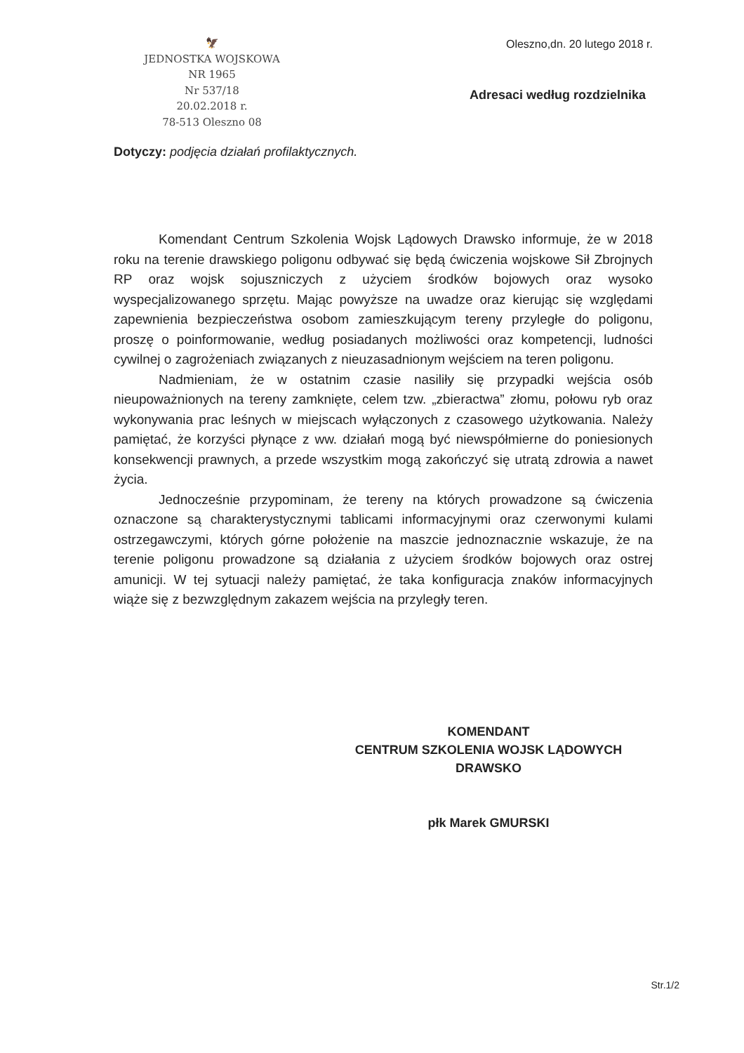🦅
JEDNOSTKA WOJSKOWA
NR 1965
Nr 537/18
20.02.2018 r.
78-513 Oleszno 08
Oleszno,dn. 20 lutego 2018 r.
Adresaci według rozdzielnika
Dotyczy: podjęcia działań profilaktycznych.
Komendant Centrum Szkolenia Wojsk Lądowych Drawsko informuje, że w 2018 roku na terenie drawskiego poligonu odbywać się będą ćwiczenia wojskowe Sił Zbrojnych RP oraz wojsk sojuszniczych z użyciem środków bojowych oraz wysoko wyspecjalizowanego sprzętu. Mając powyższe na uwadze oraz kierując się względami zapewnienia bezpieczeństwa osobom zamieszkującym tereny przyległe do poligonu, proszę o poinformowanie, według posiadanych możliwości oraz kompetencji, ludności cywilnej o zagrożeniach związanych z nieuzasadnionym wejściem na teren poligonu.
Nadmieniam, że w ostatnim czasie nasiliły się przypadki wejścia osób nieupoważnionych na tereny zamknięte, celem tzw. „zbieractwa” złomu, połowu ryb oraz wykonywania prac leśnych w miejscach wyłączonych z czasowego użytkowania. Należy pamiętać, że korzyści płynące z ww. działań mogą być niewspółmierne do poniesionych konsekwencji prawnych, a przede wszystkim mogą zakończyć się utratą zdrowia a nawet życia.
Jednocześnie przypominam, że tereny na których prowadzone są ćwiczenia oznaczone są charakterystycznymi tablicami informacyjnymi oraz czerwonymi kulami ostrzegawczymi, których górne położenie na maszcie jednoznacznie wskazuje, że na terenie poligonu prowadzone są działania z użyciem środków bojowych oraz ostrej amunicji. W tej sytuacji należy pamiętać, że taka konfiguracja znaków informacyjnych wiąże się z bezwzględnym zakazem wejścia na przyległy teren.
KOMENDANT
CENTRUM SZKOLENIA WOJSK LĄDOWYCH
DRAWSKO
płk Marek GMURSKI
Str.1/2